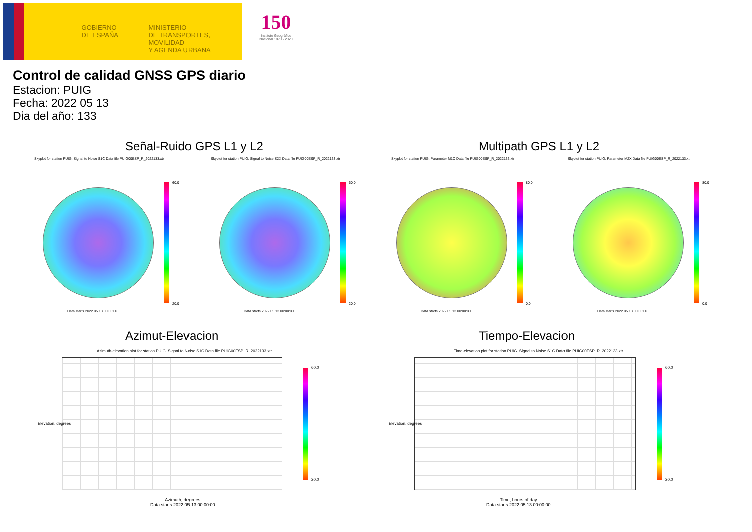GOBIERNO
DE ESPAÑA
MINISTERIO
DE TRANSPORTES, MOVILIDAD
Y AGENDA URBANA
150
Instituto Geográfico
Nacional 1870 - 2020
Control de calidad GNSS GPS diario
Estacion: PUIG
Fecha: 2022 05 13
Dia del año: 133
Señal-Ruido GPS L1 y L2 Multipath GPS L1 y L2
Skyplot for station PUIG. Signal to Noise S1C Data file PUIG00ESP_R_2022133.xtr
60.0
20.0
Data starts 2022 05 13 00:00:00
Skyplot for station PUIG. Signal to Noise S2X Data file PUIG00ESP_R_2022133.xtr
60.0
20.0
Data starts 2022 05 13 00:00:00
Skyplot for station PUIG. Parameter M1C Data file PUIG00ESP_R_2022133.xtr
80.0
0.0
Data starts 2022 05 13 00:00:00
Skyplot for station PUIG. Parameter M2X Data file PUIG00ESP_R_2022133.xtr
80.0
0.0
Data starts 2022 05 13 00:00:00
Azimut-Elevacion Tiempo-Elevacion
Azimuth-elevation plot for station PUIG. Signal to Noise S1C Data file PUIG00ESP_R_2022133.xtr
60.0
20.0
Azimuth, degrees
Data starts 2022 05 13 00:00:00
Elevation, degrees
Time-elevation plot for station PUIG. Signal to Noise S1C Data file PUIG00ESP_R_2022133.xtr
60.0
20.0
Time, hours of day
Data starts 2022 05 13 00:00:00
Elevation, degrees